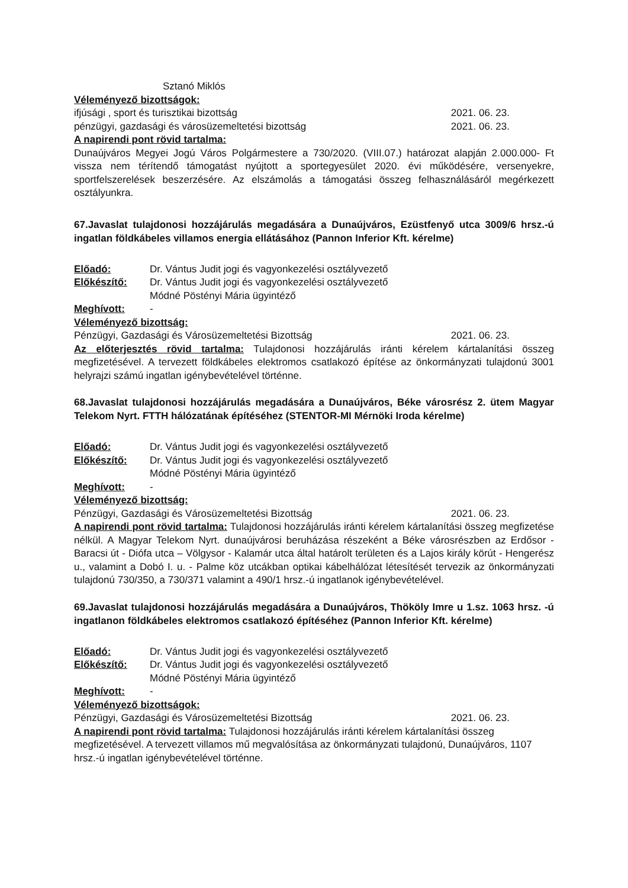Sztanó Miklós
Véleményező bizottságok:
ifjúsági , sport és turisztikai bizottság 2021. 06. 23.
pénzügyi, gazdasági és városüzemeltetési bizottság 2021. 06. 23.
A napirendi pont rövid tartalma:
Dunaújváros Megyei Jogú Város Polgármestere a 730/2020. (VIII.07.) határozat alapján 2.000.000- Ft vissza nem térítendő támogatást nyújtott a sportegyesület 2020. évi működésére, versenyekre, sportfelszerelések beszerzésére. Az elszámolás a támogatási összeg felhasználásáról megérkezett osztályunkra.
67.Javaslat tulajdonosi hozzájárulás megadására a Dunaújváros, Ezüstfenyő utca 3009/6 hrsz.-ú ingatlan földkábeles villamos energia ellátásához (Pannon Inferior Kft. kérelme)
Előadó: Dr. Vántus Judit jogi és vagyonkezelési osztályvezető
Előkészítő: Dr. Vántus Judit jogi és vagyonkezelési osztályvezető
Módné Pöstényi Mária ügyintéző
Meghívott: -
Véleményező bizottság:
Pénzügyi, Gazdasági és Városüzemeltetési Bizottság 2021. 06. 23.
Az előterjesztés rövid tartalma: Tulajdonosi hozzájárulás iránti kérelem kártalanítási összeg megfizetésével. A tervezett földkábeles elektromos csatlakozó építése az önkormányzati tulajdonú 3001 helyrajzi számú ingatlan igénybevételével történne.
68.Javaslat tulajdonosi hozzájárulás megadására a Dunaújváros, Béke városrész 2. ütem Magyar Telekom Nyrt. FTTH hálózatának építéséhez (STENTOR-MI Mérnöki Iroda kérelme)
Előadó: Dr. Vántus Judit jogi és vagyonkezelési osztályvezető
Előkészítő: Dr. Vántus Judit jogi és vagyonkezelési osztályvezető
Módné Pöstényi Mária ügyintéző
Meghívott: -
Véleményező bizottság:
Pénzügyi, Gazdasági és Városüzemeltetési Bizottság 2021. 06. 23.
A napirendi pont rövid tartalma: Tulajdonosi hozzájárulás iránti kérelem kártalanítási összeg megfizetése nélkül. A Magyar Telekom Nyrt. dunaújvárosi beruházása részeként a Béke városrészben az Erdősor - Baracsi út - Diófa utca – Völgysor - Kalamár utca által határolt területen és a Lajos király körút - Hengerész u., valamint a Dobó I. u. - Palme köz utcákban optikai kábelhálózat létesítését tervezik az önkormányzati tulajdonú 730/350, a 730/371 valamint a 490/1 hrsz.-ú ingatlanok igénybevételével.
69.Javaslat tulajdonosi hozzájárulás megadására a Dunaújváros, Thököly Imre u 1.sz. 1063 hrsz. -ú ingatlanon földkábeles elektromos csatlakozó építéséhez (Pannon Inferior Kft. kérelme)
Előadó: Dr. Vántus Judit jogi és vagyonkezelési osztályvezető
Előkészítő: Dr. Vántus Judit jogi és vagyonkezelési osztályvezető
Módné Pöstényi Mária ügyintéző
Meghívott: -
Véleményező bizottságok:
Pénzügyi, Gazdasági és Városüzemeltetési Bizottság 2021. 06. 23.
A napirendi pont rövid tartalma: Tulajdonosi hozzájárulás iránti kérelem kártalanítási összeg megfizetésével. A tervezett villamos mű megvalósítása az önkormányzati tulajdonú, Dunaújváros, 1107 hrsz.-ú ingatlan igénybevételével történne.